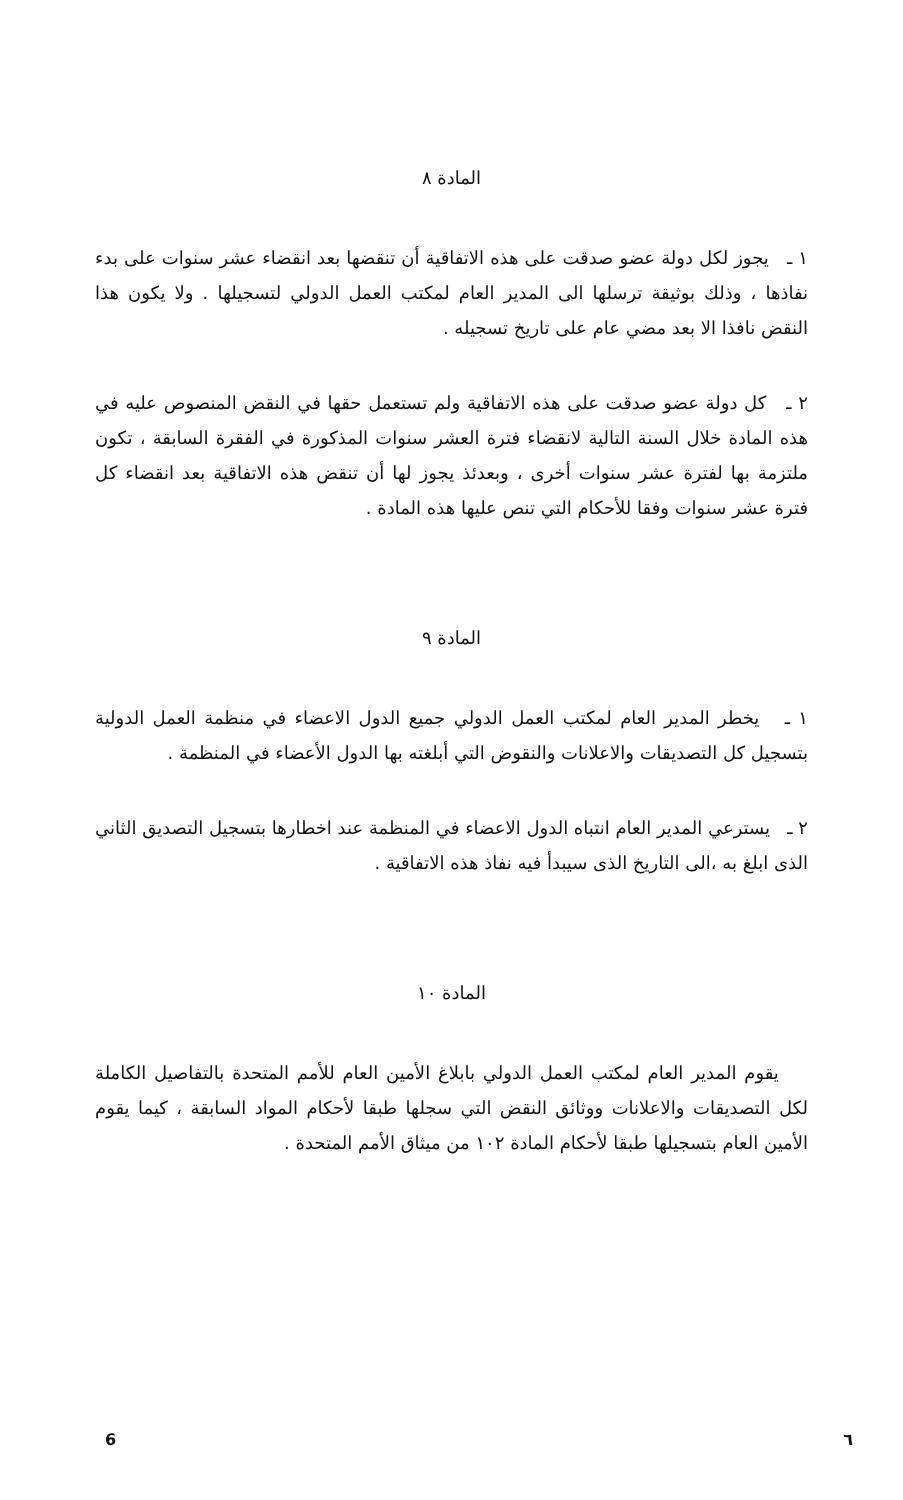المادة ٨
١ ـ يجوز لكل دولة عضو صدقت على هذه الاتفاقية أن تنقضها بعد انقضاء عشر سنوات على بدء نفاذها ، وذلك بوثيقة ترسلها الى المدير العام لمكتب العمل الدولي لتسجيلها . ولا يكون هذا النقض نافذا الا بعد مضي عام على تاريخ تسجيله .
٢ ـ كل دولة عضو صدقت على هذه الاتفاقية ولم تستعمل حقها في النقض المنصوص عليه في هذه المادة خلال السنة التالية لانقضاء فترة العشر سنوات المذكورة في الفقرة السابقة ، تكون ملتزمة بها لفترة عشر سنوات أخرى ، وبعدئذ يجوز لها أن تنقض هذه الاتفاقية بعد انقضاء كل فترة عشر سنوات وفقا للأحكام التي تنص عليها هذه المادة .
المادة ٩
١ ـ يخطر المدير العام لمكتب العمل الدولي جميع الدول الاعضاء في منظمة العمل الدولية بتسجيل كل التصديقات والاعلانات والنقوض التي أبلغته بها الدول الأعضاء في المنظمة .
٢ ـ يسترعي المدير العام انتباه الدول الاعضاء في المنظمة عند اخطارها بتسجيل التصديق الثاني الذى ابلغ به ،الى التاريخ الذى سيبدأ فيه نفاذ هذه الاتفاقية .
المادة ١٠
يقوم المدير العام لمكتب العمل الدولي بابلاغ الأمين العام للأمم المتحدة بالتفاصيل الكاملة لكل التصديقات والاعلانات ووثائق النقض التي سجلها طبقا لأحكام المواد السابقة ، كيما يقوم الأمين العام بتسجيلها طبقا لأحكام المادة ١٠٢ من ميثاق الأمم المتحدة .
6 ٦